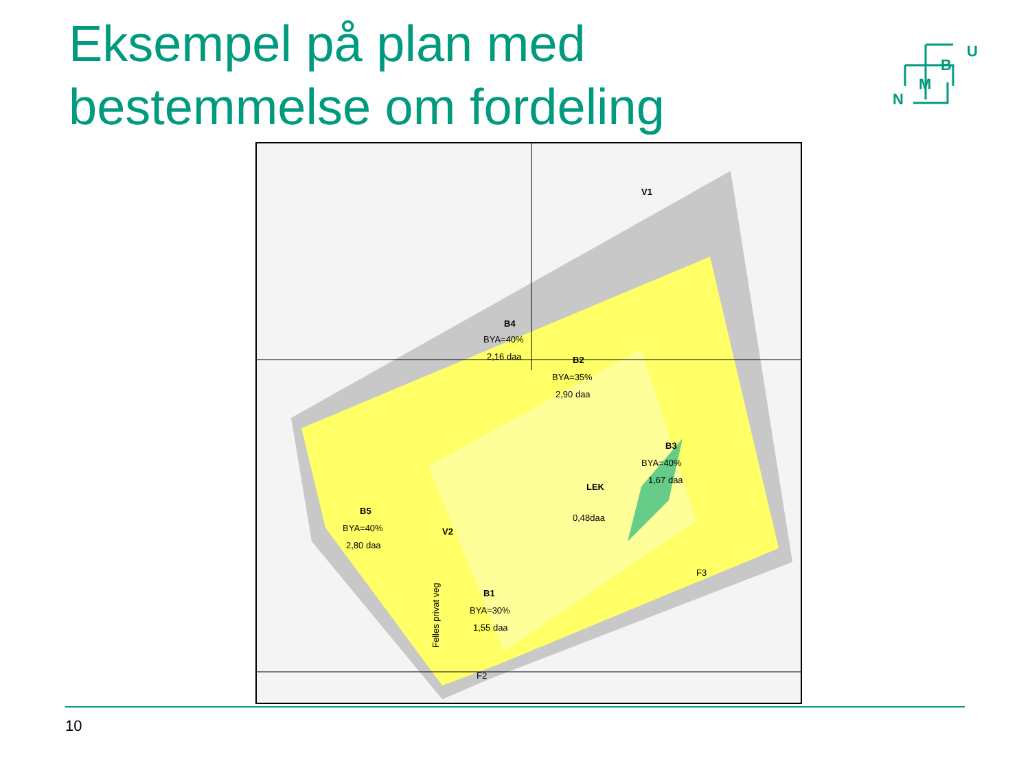Eksempel på plan med
bestemmelse om fordeling
U
B
M
N
B2
BYA=35%
2,90 daa
B4
BYA=40%
2,16 daa
B3
BYA=40%
1,67 daa
B5
BYA=40%
2,80 daa
B1
BYA=30%
1,55 daa
LEK
0,48daa
V1
V2
Felles privat veg
F2
F3
10